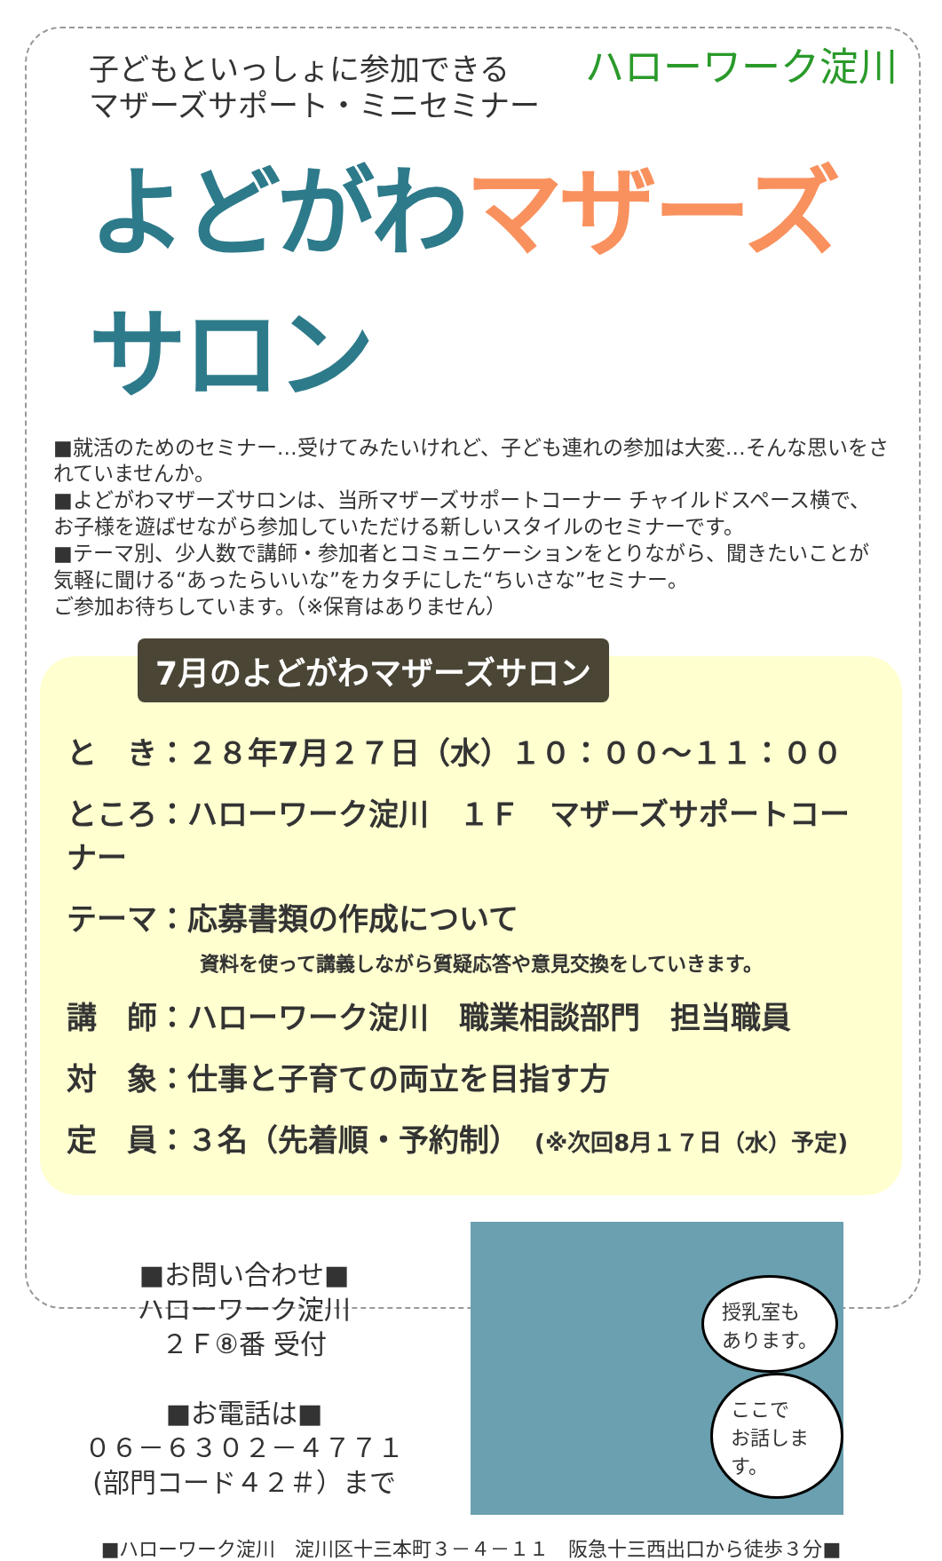ハローワーク淀川
子どもといっしょに参加できる
マザーズサポート・ミニセミナー
よどがわマザーズサロン
■就活のためのセミナー…受けてみたいけれど、子ども連れの参加は大変…そんな思いをされていませんか。
■よどがわマザーズサロンは、当所マザーズサポートコーナー チャイルドスペース横で、お子様を遊ばせながら参加していただける新しいスタイルのセミナーです。
■テーマ別、少人数で講師・参加者とコミュニケーションをとりながら、聞きたいことが気軽に聞ける“あったらいいな”をカタチにした“ちいさな”セミナー。
ご参加お待ちしています。（※保育はありません）
7月のよどがわマザーズサロン
と　き：２８年7月２７日（水）１０：００～１１：００
ところ：ハローワーク淀川　１Ｆ　マザーズサポートコーナー
テーマ：応募書類の作成について
資料を使って講義しながら質疑応答や意見交換をしていきます。
講　師：ハローワーク淀川　職業相談部門　担当職員
対　象：仕事と子育ての両立を目指す方
定　員：３名（先着順・予約制）　(※次回8月１７日（水）予定)
■お問い合わせ■
ハローワーク淀川
２Ｆ⑧番 受付
■お電話は■
０６－６３０２－４７７１
(部門コード４２＃）まで
授乳室も
あります。
ここで
お話します。
■ハローワーク淀川　淀川区十三本町３－４－１１　阪急十三西出口から徒歩３分■